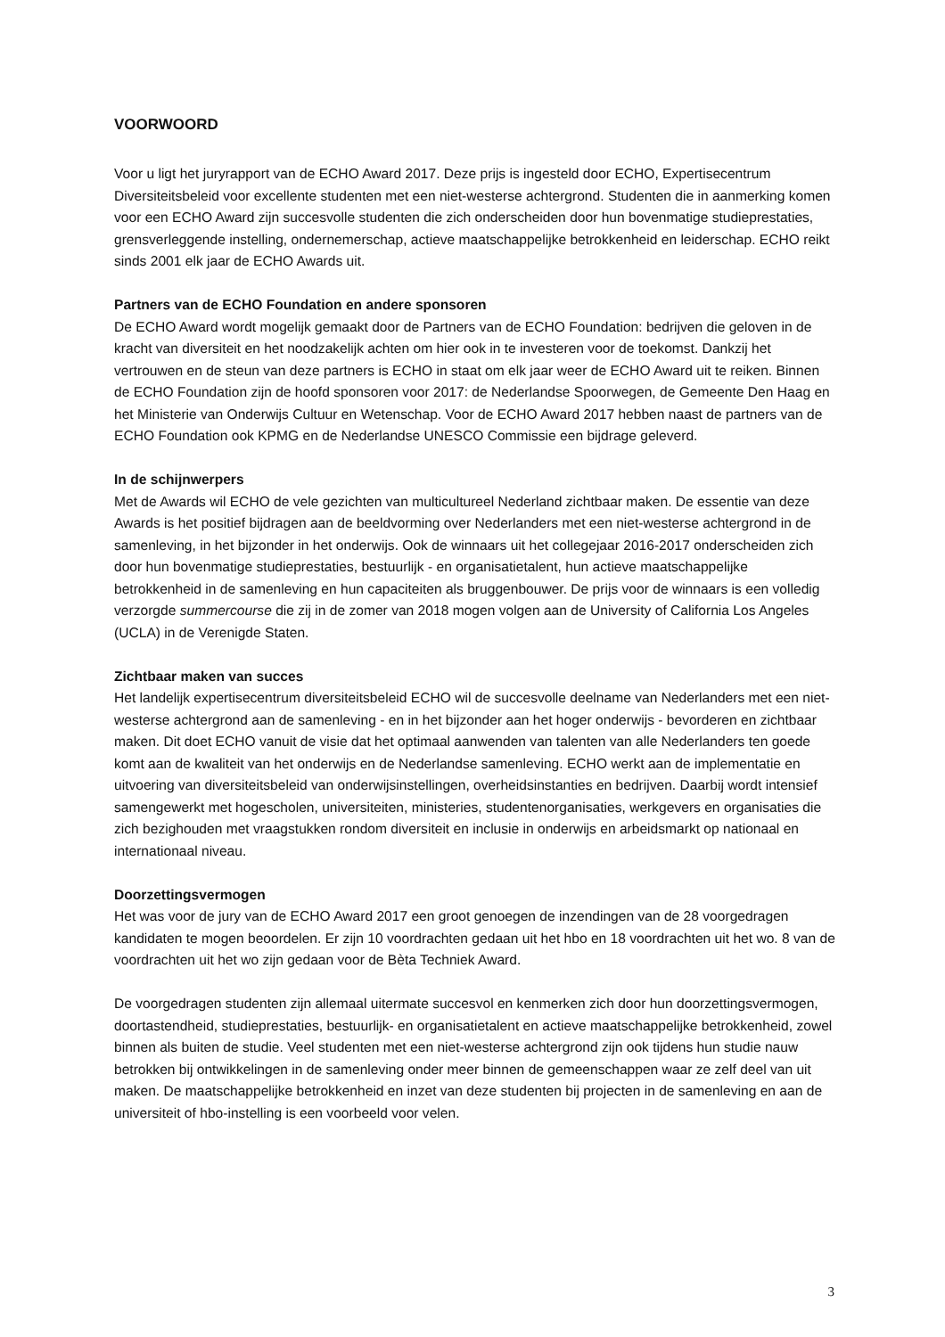VOORWOORD
Voor u ligt het juryrapport van de ECHO Award 2017. Deze prijs is ingesteld door ECHO, Expertisecentrum Diversiteitsbeleid voor excellente studenten met een niet-westerse achtergrond. Studenten die in aanmerking komen voor een ECHO Award zijn succesvolle studenten die zich onderscheiden door hun bovenmatige studieprestaties, grensverleggende instelling, ondernemerschap, actieve maatschappelijke betrokkenheid en leiderschap. ECHO reikt sinds 2001 elk jaar de ECHO Awards uit.
Partners van de ECHO Foundation en andere sponsoren
De ECHO Award wordt mogelijk gemaakt door de Partners van de ECHO Foundation: bedrijven die geloven in de kracht van diversiteit en het noodzakelijk achten om hier ook in te investeren voor de toekomst. Dankzij het vertrouwen en de steun van deze partners is ECHO in staat om elk jaar weer de ECHO Award uit te reiken. Binnen de ECHO Foundation zijn de hoofd sponsoren voor 2017: de Nederlandse Spoorwegen, de Gemeente Den Haag en het Ministerie van Onderwijs Cultuur en Wetenschap. Voor de ECHO Award 2017 hebben naast de partners van de ECHO Foundation ook KPMG en de Nederlandse UNESCO Commissie een bijdrage geleverd.
In de schijnwerpers
Met de Awards wil ECHO de vele gezichten van multicultureel Nederland zichtbaar maken. De essentie van deze Awards is het positief bijdragen aan de beeldvorming over Nederlanders met een niet-westerse achtergrond in de samenleving, in het bijzonder in het onderwijs. Ook de winnaars uit het collegejaar 2016-2017 onderscheiden zich door hun bovenmatige studieprestaties, bestuurlijk - en organisatietalent, hun actieve maatschappelijke betrokkenheid in de samenleving en hun capaciteiten als bruggenbouwer. De prijs voor de winnaars is een volledig verzorgde summercourse die zij in de zomer van 2018 mogen volgen aan de University of California Los Angeles (UCLA) in de Verenigde Staten.
Zichtbaar maken van succes
Het landelijk expertisecentrum diversiteitsbeleid ECHO wil de succesvolle deelname van Nederlanders met een niet-westerse achtergrond aan de samenleving - en in het bijzonder aan het hoger onderwijs - bevorderen en zichtbaar maken. Dit doet ECHO vanuit de visie dat het optimaal aanwenden van talenten van alle Nederlanders ten goede komt aan de kwaliteit van het onderwijs en de Nederlandse samenleving. ECHO werkt aan de implementatie en uitvoering van diversiteitsbeleid van onderwijsinstellingen, overheidsinstanties en bedrijven. Daarbij wordt intensief samengewerkt met hogescholen, universiteiten, ministeries, studentenorganisaties, werkgevers en organisaties die zich bezighouden met vraagstukken rondom diversiteit en inclusie in onderwijs en arbeidsmarkt op nationaal en internationaal niveau.
Doorzettingsvermogen
Het was voor de jury van de ECHO Award 2017 een groot genoegen de inzendingen van de 28 voorgedragen kandidaten te mogen beoordelen. Er zijn 10 voordrachten gedaan uit het hbo en 18 voordrachten uit het wo. 8 van de voordrachten uit het wo zijn gedaan voor de Bèta Techniek Award.
De voorgedragen studenten zijn allemaal uitermate succesvol en kenmerken zich door hun doorzettingsvermogen, doortastendheid, studieprestaties, bestuurlijk- en organisatietalent en actieve maatschappelijke betrokkenheid, zowel binnen als buiten de studie. Veel studenten met een niet-westerse achtergrond zijn ook tijdens hun studie nauw betrokken bij ontwikkelingen in de samenleving onder meer binnen de gemeenschappen waar ze zelf deel van uit maken. De maatschappelijke betrokkenheid en inzet van deze studenten bij projecten in de samenleving en aan de universiteit of hbo-instelling is een voorbeeld voor velen.
3